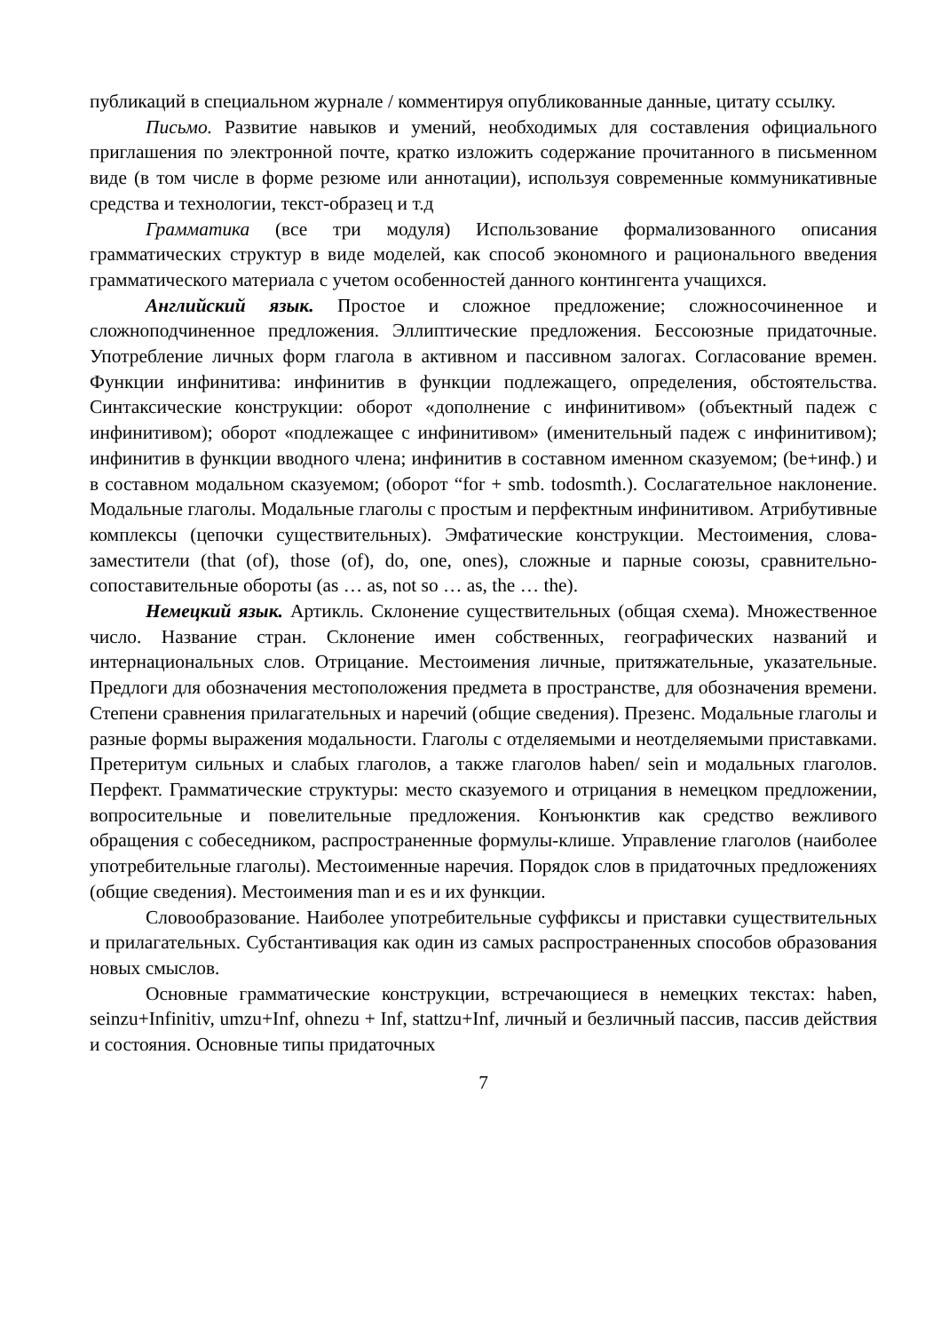публикаций в специальном журнале / комментируя опубликованные данные, цитату ссылку.
Письмо. Развитие навыков и умений, необходимых для составления официального приглашения по электронной почте, кратко изложить содержание прочитанного в письменном виде (в том числе в форме резюме или аннотации), используя современные коммуникативные средства и технологии, текст-образец и т.д
Грамматика (все три модуля) Использование формализованного описания грамматических структур в виде моделей, как способ экономного и рационального введения грамматического материала с учетом особенностей данного контингента учащихся.
Английский язык. Простое и сложное предложение; сложносочиненное и сложноподчиненное предложения. Эллиптические предложения. Бессоюзные придаточные. Употребление личных форм глагола в активном и пассивном залогах. Согласование времен. Функции инфинитива: инфинитив в функции подлежащего, определения, обстоятельства. Синтаксические конструкции: оборот «дополнение с инфинитивом» (объектный падеж с инфинитивом); оборот «подлежащее с инфинитивом» (именительный падеж с инфинитивом); инфинитив в функции вводного члена; инфинитив в составном именном сказуемом; (be+инф.) и в составном модальном сказуемом; (оборот “for + smb. todosmth.). Сослагательное наклонение. Модальные глаголы. Модальные глаголы с простым и перфектным инфинитивом. Атрибутивные комплексы (цепочки существительных). Эмфатические конструкции. Местоимения, слова-заместители (that (of), those (of), do, one, ones), сложные и парные союзы, сравнительно-сопоставительные обороты (as … as, not so … as, the … the).
Немецкий язык. Артикль. Склонение существительных (общая схема). Множественное число. Название стран. Склонение имен собственных, географических названий и интернациональных слов. Отрицание. Местоимения личные, притяжательные, указательные. Предлоги для обозначения местоположения предмета в пространстве, для обозначения времени. Степени сравнения прилагательных и наречий (общие сведения). Презенс. Модальные глаголы и разные формы выражения модальности. Глаголы с отделяемыми и неотделяемыми приставками. Претеритум сильных и слабых глаголов, а также глаголов haben/ sein и модальных глаголов. Перфект. Грамматические структуры: место сказуемого и отрицания в немецком предложении, вопросительные и повелительные предложения. Конъюнктив как средство вежливого обращения с собеседником, распространенные формулы-клише. Управление глаголов (наиболее употребительные глаголы). Местоименные наречия. Порядок слов в придаточных предложениях (общие сведения). Местоимения man и es и их функции.
Словообразование. Наиболее употребительные суффиксы и приставки существительных и прилагательных. Субстантивация как один из самых распространенных способов образования новых смыслов.
Основные грамматические конструкции, встречающиеся в немецких текстах: haben, seinzu+Infinitiv, umzu+Inf, ohnezu + Inf, stattzu+Inf, личный и безличный пассив, пассив действия и состояния. Основные типы придаточных
7